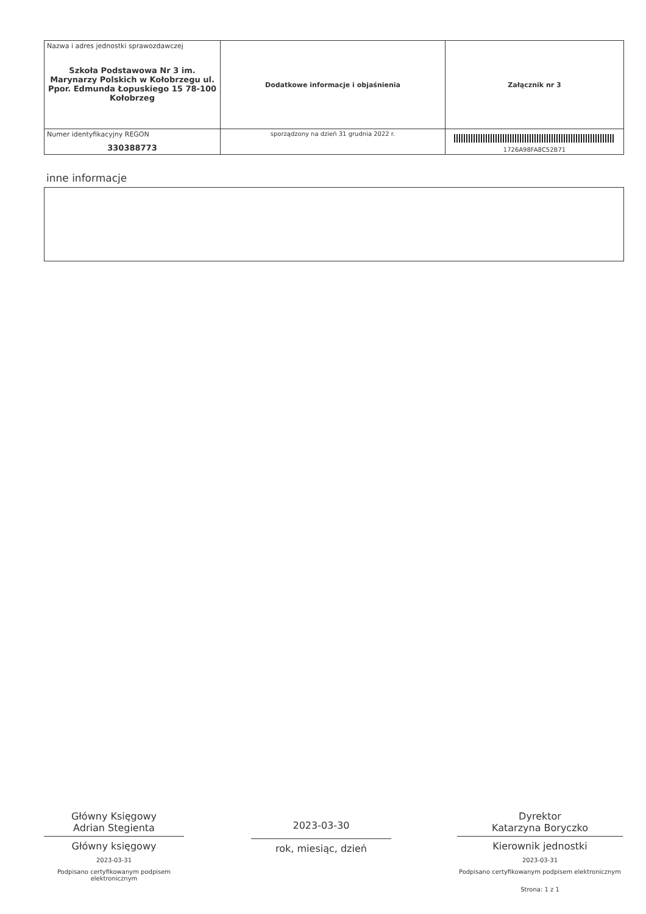| Nazwa i adres jednostki sprawozdawczej Szkoła Podstawowa Nr 3 im. Marynarzy Polskich w Kołobrzegu ul. Ppor. Edmunda Łopuskiego 15 78-100 Kołobrzeg | Dodatkowe informacje i objaśnienia | Załącznik nr 3 |
| Numer identyfikacyjny REGON 330388773 | | 1726A98FA8C52B71 |
| | sporządzony na dzień 31 grudnia 2022 r. | |
inne informacje
Główny Księgowy
Adrian Stegienta
Główny księgowy
2023-03-31
Podpisano certyfikowanym podpisem elektronicznym
2023-03-30
rok, miesiąc, dzień
Dyrektor
Katarzyna Boryczko
Kierownik jednostki
2023-03-31
Podpisano certyfikowanym podpisem elektronicznym
Strona: 1 z 1